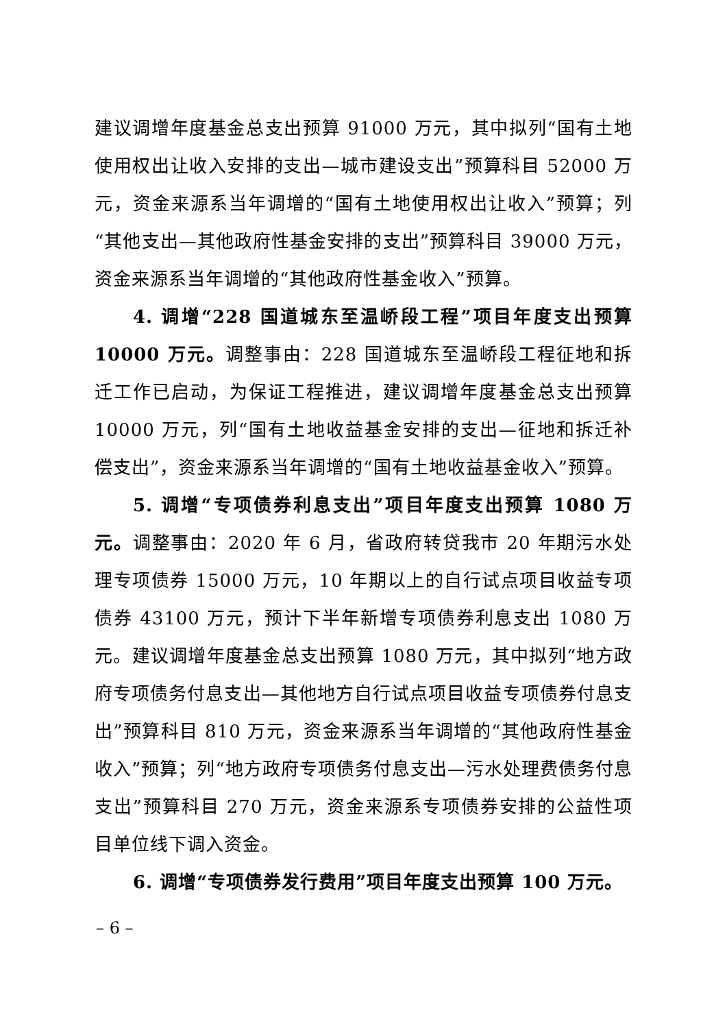建议调增年度基金总支出预算 91000 万元，其中拟列“国有土地使用权出让收入安排的支出—城市建设支出”预算科目 52000 万元，资金来源系当年调增的“国有土地使用权出让收入”预算；列“其他支出—其他政府性基金安排的支出”预算科目 39000 万元，资金来源系当年调增的“其他政府性基金收入”预算。
4. 调增“228 国道城东至温峤段工程”项目年度支出预算 10000 万元。调整事由：228 国道城东至温峤段工程征地和拆迁工作已启动，为保证工程推进，建议调增年度基金总支出预算 10000 万元，列“国有土地收益基金安排的支出—征地和拆迁补偿支出”，资金来源系当年调增的“国有土地收益基金收入”预算。
5. 调增“专项债券利息支出”项目年度支出预算 1080 万元。调整事由：2020 年 6 月，省政府转贷我市 20 年期污水处理专项债券 15000 万元，10 年期以上的自行试点项目收益专项债券 43100 万元，预计下半年新增专项债券利息支出 1080 万元。建议调增年度基金总支出预算 1080 万元，其中拟列“地方政府专项债务付息支出—其他地方自行试点项目收益专项债券付息支出”预算科目 810 万元，资金来源系当年调增的“其他政府性基金收入”预算；列“地方政府专项债务付息支出—污水处理费债务付息支出”预算科目 270 万元，资金来源系专项债券安排的公益性项目单位线下调入资金。
6. 调增“专项债券发行费用”项目年度支出预算 100 万元。
– 6 –